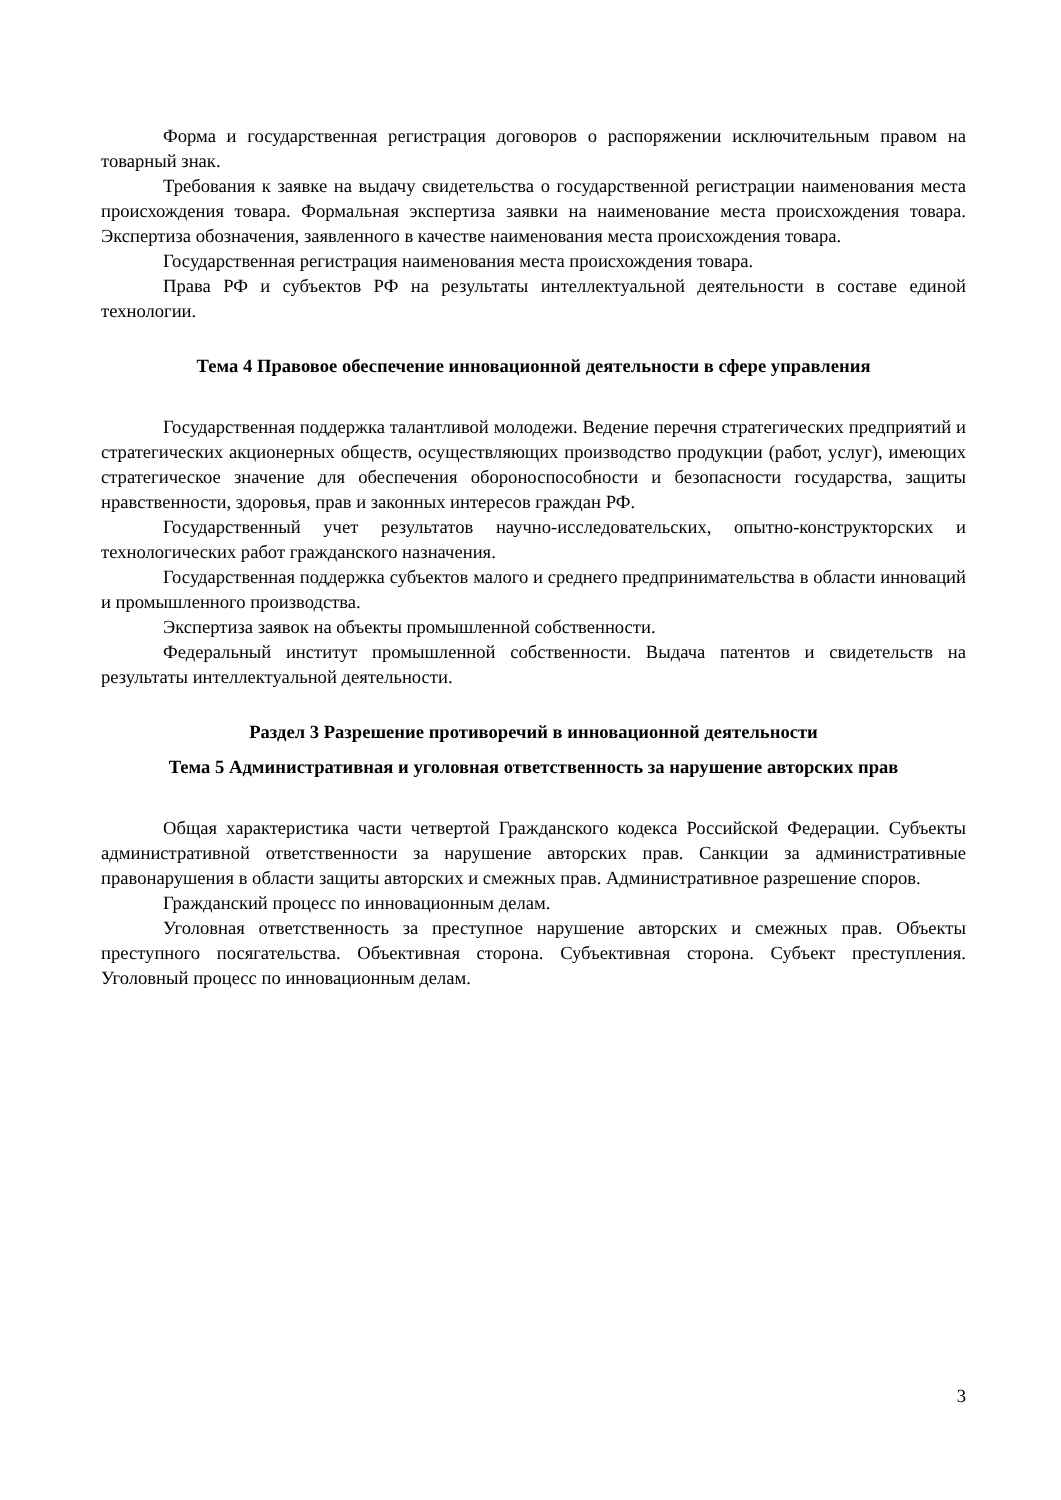Форма и государственная регистрация договоров о распоряжении исключительным правом на товарный знак.
Требования к заявке на выдачу свидетельства о государственной регистрации наименования места происхождения товара. Формальная экспертиза заявки на наименование места происхождения товара. Экспертиза обозначения, заявленного в качестве наименования места происхождения товара.
Государственная регистрация наименования места происхождения товара.
Права РФ и субъектов РФ на результаты интеллектуальной деятельности в составе единой технологии.
Тема 4 Правовое обеспечение инновационной деятельности в сфере управления
Государственная поддержка талантливой молодежи. Ведение перечня стратегических предприятий и стратегических акционерных обществ, осуществляющих производство продукции (работ, услуг), имеющих стратегическое значение для обеспечения обороноспособности и безопасности государства, защиты нравственности, здоровья, прав и законных интересов граждан РФ.
Государственный учет результатов научно-исследовательских, опытно-конструкторских и технологических работ гражданского назначения.
Государственная поддержка субъектов малого и среднего предпринимательства в области инноваций и промышленного производства.
Экспертиза заявок на объекты промышленной собственности.
Федеральный институт промышленной собственности. Выдача патентов и свидетельств на результаты интеллектуальной деятельности.
Раздел 3 Разрешение противоречий в инновационной деятельности
Тема 5 Административная и уголовная ответственность за нарушение авторских прав
Общая характеристика части четвертой Гражданского кодекса Российской Федерации. Субъекты административной ответственности за нарушение авторских прав. Санкции за административные правонарушения в области защиты авторских и смежных прав. Административное разрешение споров.
Гражданский процесс по инновационным делам.
Уголовная ответственность за преступное нарушение авторских и смежных прав. Объекты преступного посягательства. Объективная сторона. Субъективная сторона. Субъект преступления. Уголовный процесс по инновационным делам.
3